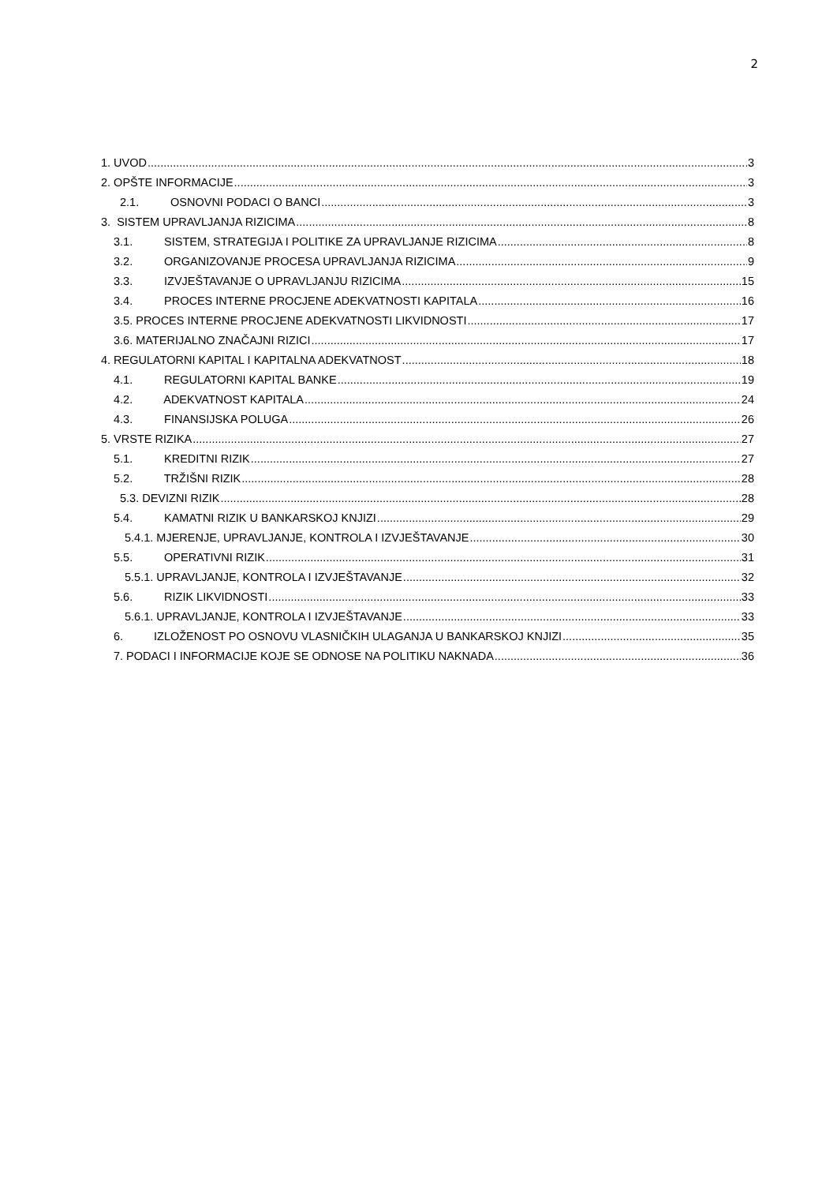2
1. UVOD 3
2. OPŠTE INFORMACIJE 3
2.1. OSNOVNI PODACI O BANCI 3
3. SISTEM UPRAVLJANJA RIZICIMA 8
3.1. SISTEM, STRATEGIJA I POLITIKE ZA UPRAVLJANJE RIZICIMA 8
3.2. ORGANIZOVANJE PROCESA UPRAVLJANJA RIZICIMA 9
3.3. IZVJEŠTAVANJE O UPRAVLJANJU RIZICIMA 15
3.4. PROCES INTERNE PROCJENE ADEKVATNOSTI KAPITALA 16
3.5. PROCES INTERNE PROCJENE ADEKVATNOSTI LIKVIDNOSTI 17
3.6. MATERIJALNO ZNAČAJNI RIZICI 17
4. REGULATORNI KAPITAL I KAPITALNA ADEKVATNOST 18
4.1. REGULATORNI KAPITAL BANKE 19
4.2. ADEKVATNOST KAPITALA 24
4.3. FINANSIJSKA POLUGA 26
5. VRSTE RIZIKA 27
5.1. KREDITNI RIZIK 27
5.2. TRŽIŠNI RIZIK 28
5.3. DEVIZNI RIZIK 28
5.4. KAMATNI RIZIK U BANKARSKOJ KNJIZI 29
5.4.1. MJERENJE, UPRAVLJANJE, KONTROLA I IZVJEŠTAVANJE 30
5.5. OPERATIVNI RIZIK 31
5.5.1. UPRAVLJANJE, KONTROLA I IZVJEŠTAVANJE 32
5.6. RIZIK LIKVIDNOSTI 33
5.6.1. UPRAVLJANJE, KONTROLA I IZVJEŠTAVANJE 33
6. IZLOŽENOST PO OSNOVU VLASNIČKIH ULAGANJA U BANKARSKOJ KNJIZI 35
7. PODACI I INFORMACIJE KOJE SE ODNOSE NA POLITIKU NAKNADA 36